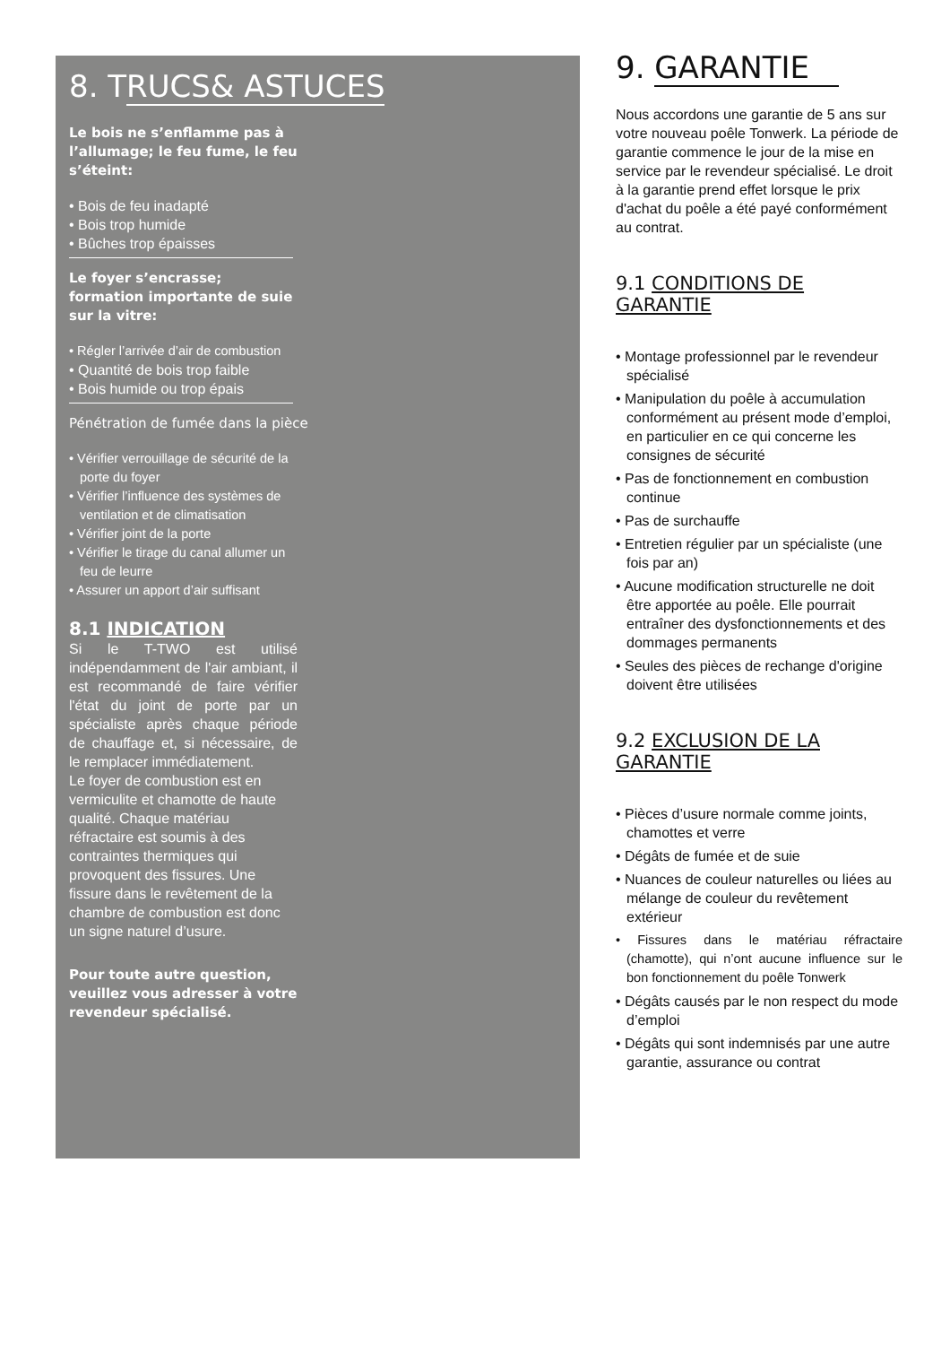8. TRUCS& ASTUCES
Le bois ne s’enflamme pas à l’allumage; le feu fume, le feu s’éteint:
• Bois de feu inadapté
• Bois trop humide
• Bûches trop épaisses
Le foyer s’encrasse; formation importante de suie sur la vitre:
• Régler l’arrivée d’air de combustion
• Quantité de bois trop faible
• Bois humide ou trop épais
Pénétration de fumée dans la pièce
• Vérifier verrouillage de sécurité de la porte du foyer
• Vérifier l’influence des systèmes de ventilation et de climatisation
• Vérifier joint de la porte
• Vérifier le tirage du canal allumer un feu de leurre
• Assurer un apport d’air suffisant
8.1 INDICATION
Si le T-TWO est utilisé indépendamment de l'air ambiant, il est recommandé de faire vérifier l'état du joint de porte par un spécialiste après chaque période de chauffage et, si nécessaire, de le remplacer immédiatement.
Le foyer de combustion est en vermiculite et chamotte de haute qualité. Chaque matériau réfractaire est soumis à des contraintes thermiques qui provoquent des fissures. Une fissure dans le revêtement de la chambre de combustion est donc un signe naturel d’usure.
Pour toute autre question, veuillez vous adresser à votre revendeur spécialisé.
9. GARANTIE
Nous accordons une garantie de 5 ans sur votre nouveau poêle Tonwerk. La période de garantie commence le jour de la mise en service par le revendeur spécialisé. Le droit à la garantie prend effet lorsque le prix d'achat du poêle a été payé conformément au contrat.
9.1 CONDITIONS DE GARANTIE
• Montage professionnel par le revendeur spécialisé
• Manipulation du poêle à accumulation conformément au présent mode d’emploi, en particulier en ce qui concerne les consignes de sécurité
• Pas de fonctionnement en combustion continue
• Pas de surchauffe
• Entretien régulier par un spécialiste (une fois par an)
• Aucune modification structurelle ne doit être apportée au poêle. Elle pourrait entraîner des dysfonctionnements et des dommages permanents
• Seules des pièces de rechange d'origine doivent être utilisées
9.2 EXCLUSION DE LA GARANTIE
• Pièces d’usure normale comme joints, chamottes et verre
• Dégâts de fumée et de suie
• Nuances de couleur naturelles ou liées au mélange de couleur du revêtement extérieur
• Fissures dans le matériau réfractaire (chamotte), qui n’ont aucune influence sur le bon fonctionnement du poêle Tonwerk
• Dégâts causés par le non respect du mode d’emploi
• Dégâts qui sont indemnisés par une autre garantie, assurance ou contrat